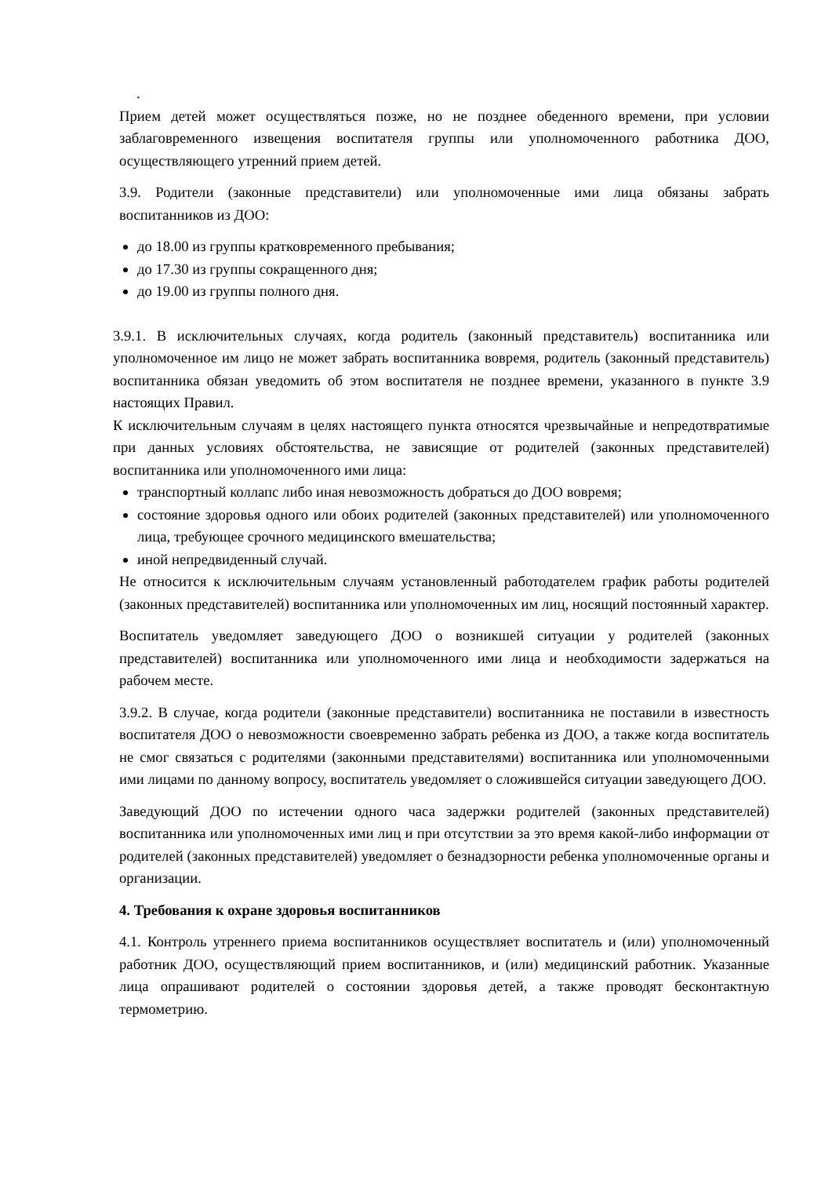.
Прием детей может осуществляться позже, но не позднее обеденного времени, при условии заблаговременного извещения воспитателя группы или уполномоченного работника ДОО, осуществляющего утренний прием детей.
3.9. Родители (законные представители) или уполномоченные ими лица обязаны забрать воспитанников из ДОО:
до 18.00 из группы кратковременного пребывания;
до 17.30 из группы сокращенного дня;
до 19.00 из группы полного дня.
3.9.1. В исключительных случаях, когда родитель (законный представитель) воспитанника или уполномоченное им лицо не может забрать воспитанника вовремя, родитель (законный представитель) воспитанника обязан уведомить об этом воспитателя не позднее времени, указанного в пункте 3.9 настоящих Правил.
К исключительным случаям в целях настоящего пункта относятся чрезвычайные и непредотвратимые при данных условиях обстоятельства, не зависящие от родителей (законных представителей) воспитанника или уполномоченного ими лица:
транспортный коллапс либо иная невозможность добраться до ДОО вовремя;
состояние здоровья одного или обоих родителей (законных представителей) или уполномоченного лица, требующее срочного медицинского вмешательства;
иной непредвиденный случай.
Не относится к исключительным случаям установленный работодателем график работы родителей (законных представителей) воспитанника или уполномоченных им лиц, носящий постоянный характер.
Воспитатель уведомляет заведующего ДОО о возникшей ситуации у родителей (законных представителей) воспитанника или уполномоченного ими лица и необходимости задержаться на рабочем месте.
3.9.2. В случае, когда родители (законные представители) воспитанника не поставили в известность воспитателя ДОО о невозможности своевременно забрать ребенка из ДОО, а также когда воспитатель не смог связаться с родителями (законными представителями) воспитанника или уполномоченными ими лицами по данному вопросу, воспитатель уведомляет о сложившейся ситуации заведующего ДОО.
Заведующий ДОО по истечении одного часа задержки родителей (законных представителей) воспитанника или уполномоченных ими лиц и при отсутствии за это время какой-либо информации от родителей (законных представителей) уведомляет о безнадзорности ребенка уполномоченные органы и организации.
4. Требования к охране здоровья воспитанников
4.1. Контроль утреннего приема воспитанников осуществляет воспитатель и (или) уполномоченный работник ДОО, осуществляющий прием воспитанников, и (или) медицинский работник. Указанные лица опрашивают родителей о состоянии здоровья детей, а также проводят бесконтактную термометрию.